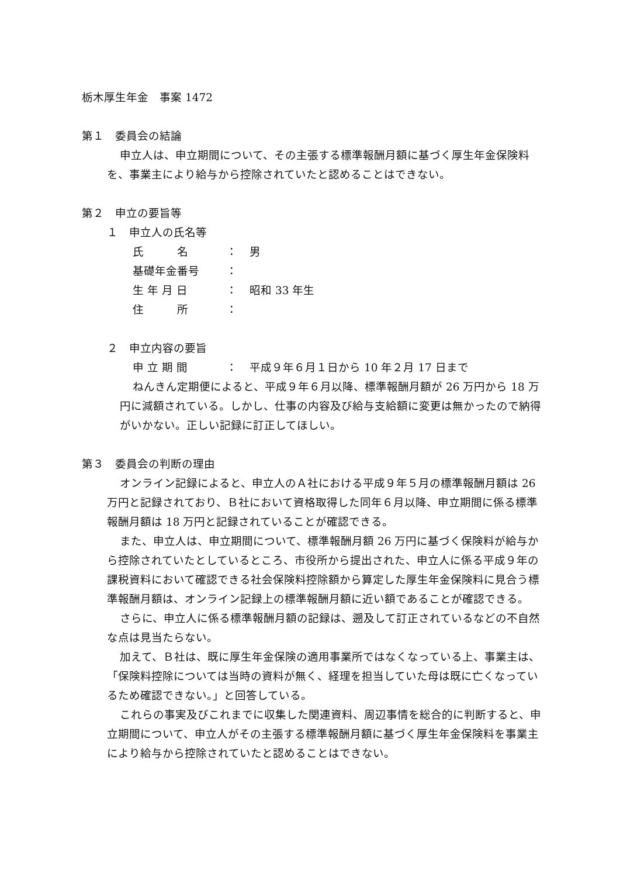栃木厚生年金　事案 1472
第１　委員会の結論
申立人は、申立期間について、その主張する標準報酬月額に基づく厚生年金保険料を、事業主により給与から控除されていたと認めることはできない。
第２　申立の要旨等
１　申立人の氏名等
| 氏 名 | ： | 男 |
| 基礎年金番号 | ： | |
| 生 年 月 日 | ： | 昭和 33 年生 |
| 住 所 | ： | |
２　申立内容の要旨
| 申 立 期 間 | ： | 平成９年６月１日から 10 年２月 17 日まで |
ねんきん定期便によると、平成９年６月以降、標準報酬月額が 26 万円から 18 万円に減額されている。しかし、仕事の内容及び給与支給額に変更は無かったので納得がいかない。正しい記録に訂正してほしい。
第３　委員会の判断の理由
オンライン記録によると、申立人のＡ社における平成９年５月の標準報酬月額は 26 万円と記録されており、Ｂ社において資格取得した同年６月以降、申立期間に係る標準報酬月額は 18 万円と記録されていることが確認できる。
また、申立人は、申立期間について、標準報酬月額 26 万円に基づく保険料が給与から控除されていたとしているところ、市役所から提出された、申立人に係る平成９年の課税資料において確認できる社会保険料控除額から算定した厚生年金保険料に見合う標準報酬月額は、オンライン記録上の標準報酬月額に近い額であることが確認できる。
さらに、申立人に係る標準報酬月額の記録は、遡及して訂正されているなどの不自然な点は見当たらない。
加えて、Ｂ社は、既に厚生年金保険の適用事業所ではなくなっている上、事業主は、「保険料控除については当時の資料が無く、経理を担当していた母は既に亡くなっているため確認できない。」と回答している。
これらの事実及びこれまでに収集した関連資料、周辺事情を総合的に判断すると、申立期間について、申立人がその主張する標準報酬月額に基づく厚生年金保険料を事業主により給与から控除されていたと認めることはできない。